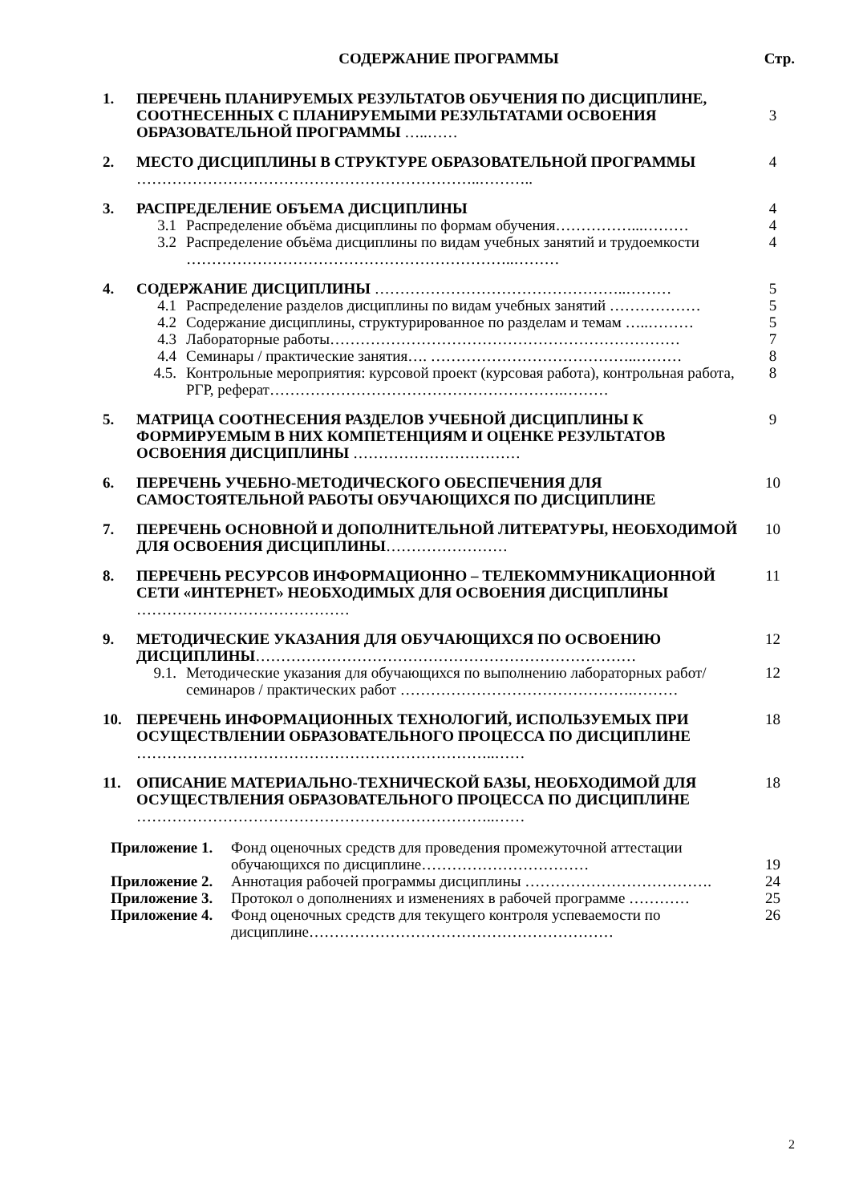СОДЕРЖАНИЕ ПРОГРАММЫ Стр.
| 1. | ПЕРЕЧЕНЬ ПЛАНИРУЕМЫХ РЕЗУЛЬТАТОВ ОБУЧЕНИЯ ПО ДИСЦИПЛИНЕ, СООТНЕСЕННЫХ С ПЛАНИРУЕМЫМИ РЕЗУЛЬТАТАМИ ОСВОЕНИЯ ОБРАЗОВАТЕЛЬНОЙ ПРОГРАММЫ …..…… | | 3 |
| 2. | МЕСТО ДИСЦИПЛИНЫ В СТРУКТУРЕ ОБРАЗОВАТЕЛЬНОЙ ПРОГРАММЫ …………………………………………………………..……….. | | 4 |
| 3. | РАСПРЕДЕЛЕНИЕ ОБЪЕМА ДИСЦИПЛИНЫ | | 4 |
| | 3.1 | Распределение объёма дисциплины по формам обучения……………...……… | 4 |
| | 3.2 | Распределение объёма дисциплины по видам учебных занятий и трудоемкости ………………………………………………………..……… | 4 |
| 4. | СОДЕРЖАНИЕ ДИСЦИПЛИНЫ …………………………………………..……… | | 5 |
| | 4.1 | Распределение разделов дисциплины по видам учебных занятий ……………… | 5 |
| | 4.2 | Содержание дисциплины, структурированное по разделам и темам …..……… | 5 |
| | 4.3 | Лабораторные работы…………………………………………………………… | 7 |
| | 4.4 | Семинары / практические занятия…. …………………………………..……… | 8 |
| | 4.5. | Контрольные мероприятия: курсовой проект (курсовая работа), контрольная работа, РГР, реферат………………………………………………….……… | 8 |
| 5. | МАТРИЦА СООТНЕСЕНИЯ РАЗДЕЛОВ УЧЕБНОЙ ДИСЦИПЛИНЫ К ФОРМИРУЕМЫМ В НИХ КОМПЕТЕНЦИЯМ И ОЦЕНКЕ РЕЗУЛЬТАТОВ ОСВОЕНИЯ ДИСЦИПЛИНЫ …………………………… | | 9 |
| 6. | ПЕРЕЧЕНЬ УЧЕБНО-МЕТОДИЧЕСКОГО ОБЕСПЕЧЕНИЯ ДЛЯ САМОСТОЯТЕЛЬНОЙ РАБОТЫ ОБУЧАЮЩИХСЯ ПО ДИСЦИПЛИНЕ | | 10 |
| 7. | ПЕРЕЧЕНЬ ОСНОВНОЙ И ДОПОЛНИТЕЛЬНОЙ ЛИТЕРАТУРЫ, НЕОБХОДИМОЙ ДЛЯ ОСВОЕНИЯ ДИСЦИПЛИНЫ …………………… | | 10 |
| 8. | ПЕРЕЧЕНЬ РЕСУРСОВ ИНФОРМАЦИОННО – ТЕЛЕКОММУНИКАЦИОННОЙ СЕТИ «ИНТЕРНЕТ» НЕОБХОДИМЫХ ДЛЯ ОСВОЕНИЯ ДИСЦИПЛИНЫ …………………………………… | | 11 |
| 9. | МЕТОДИЧЕСКИЕ УКАЗАНИЯ ДЛЯ ОБУЧАЮЩИХСЯ ПО ОСВОЕНИЮ ДИСЦИПЛИНЫ ………………………………………………………………… | | 12 |
| | 9.1. | Методические указания для обучающихся по выполнению лабораторных работ/ семинаров / практических работ ……………………………………….……… | 12 |
| 10. | ПЕРЕЧЕНЬ ИНФОРМАЦИОННЫХ ТЕХНОЛОГИЙ, ИСПОЛЬЗУЕМЫХ ПРИ ОСУЩЕСТВЛЕНИИ ОБРАЗОВАТЕЛЬНОГО ПРОЦЕССА ПО ДИСЦИПЛИНЕ ……………………………………………………………..…… | | 18 |
| 11. | ОПИСАНИЕ МАТЕРИАЛЬНО-ТЕХНИЧЕСКОЙ БАЗЫ, НЕОБХОДИМОЙ ДЛЯ ОСУЩЕСТВЛЕНИЯ ОБРАЗОВАТЕЛЬНОГО ПРОЦЕССА ПО ДИСЦИПЛИНЕ ……………………………………………………………..…… | | 18 |
| Приложение 1. | Фонд оценочных средств для проведения промежуточной аттестации обучающихся по дисциплине…………………………… | 19 |
| Приложение 2. | Аннотация рабочей программы дисциплины ………………………………. | 24 |
| Приложение 3. | Протокол о дополнениях и изменениях в рабочей программе ………… | 25 |
| Приложение 4. | Фонд оценочных средств для текущего контроля успеваемости по дисциплине…………………………………………………… | 26 |
2